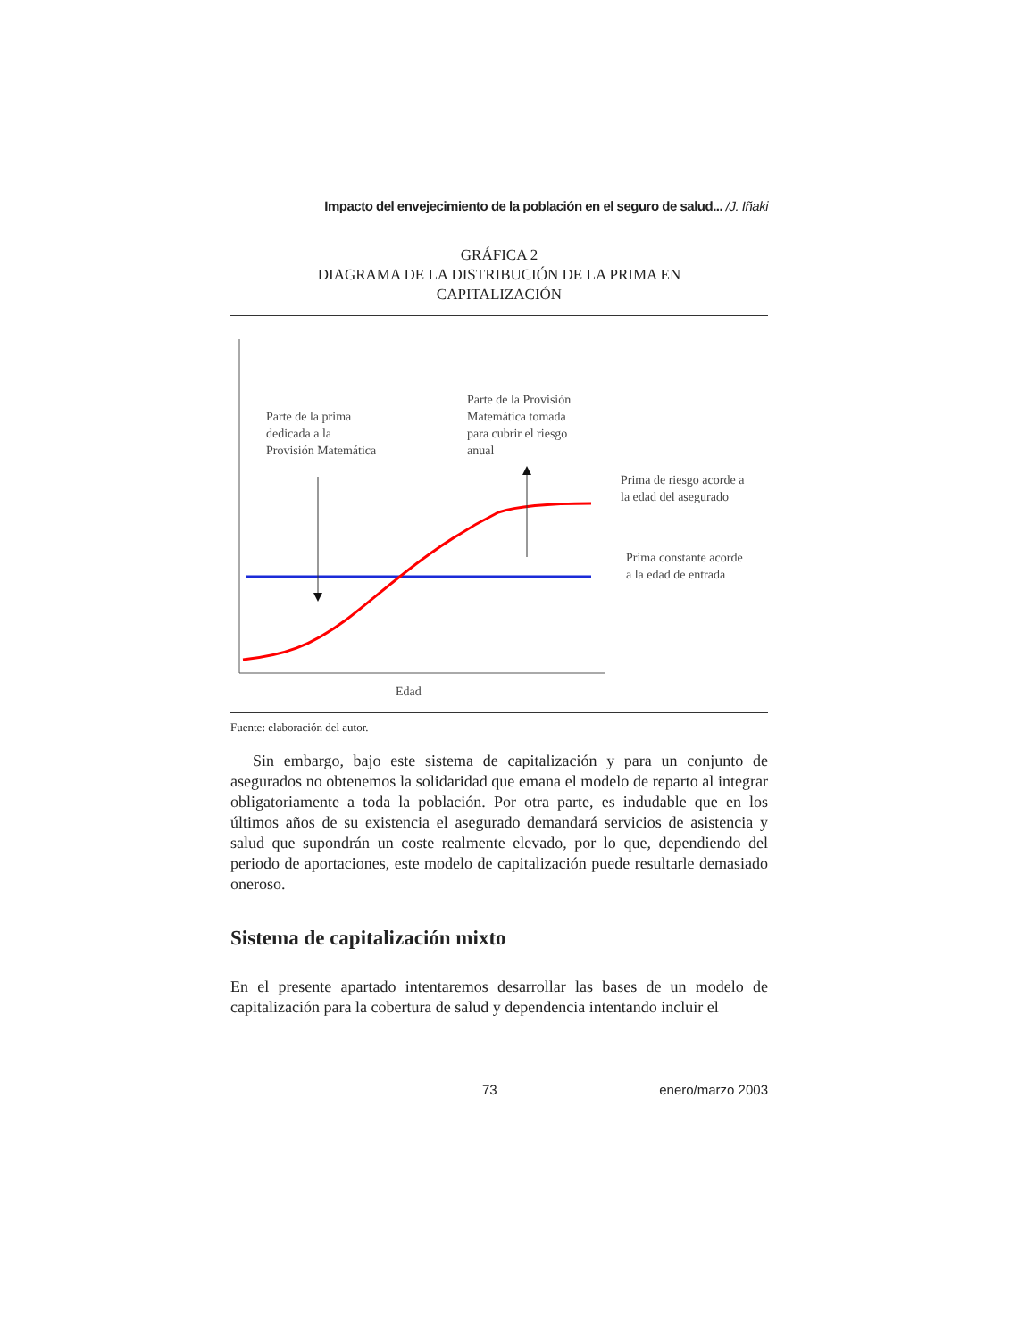Impacto del envejecimiento de la población en el seguro de salud... /J. Iñaki
GRÁFICA 2
DIAGRAMA DE LA DISTRIBUCIÓN DE LA PRIMA EN
CAPITALIZACIÓN
Parte de la prima
dedicada a la
Provisión Matemática
Parte de la Provisión
Matemática tomada
para cubrir el riesgo
anual
Prima de riesgo acorde a
la edad del asegurado
Prima constante acorde
a la edad de entrada
Edad
Fuente: elaboración del autor.
Sin embargo, bajo este sistema de capitalización y para un conjunto de asegurados no obtenemos la solidaridad que emana el modelo de reparto al integrar obligatoriamente a toda la población. Por otra parte, es indudable que en los últimos años de su existencia el asegurado demandará servicios de asistencia y salud que supondrán un coste realmente elevado, por lo que, dependiendo del periodo de aportaciones, este modelo de capitalización puede resultarle demasiado oneroso.
Sistema de capitalización mixto
En el presente apartado intentaremos desarrollar las bases de un modelo de capitalización para la cobertura de salud y dependencia intentando incluir el
73 enero/marzo 2003